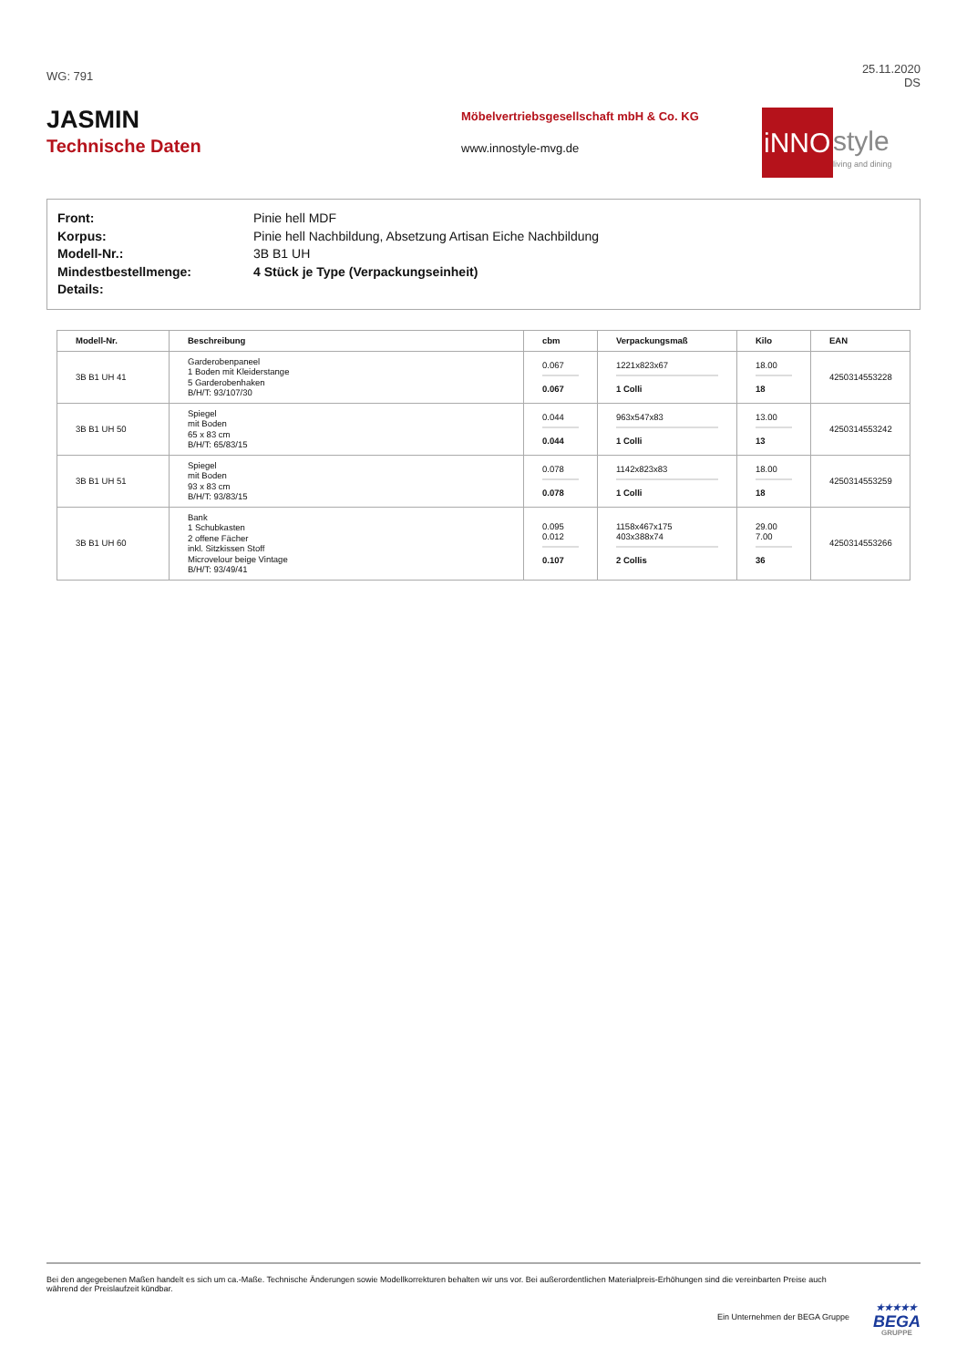WG: 791
25.11.2020
DS
JASMIN
Technische Daten
Möbelvertriebsgesellschaft mbH & Co. KG
www.innostyle-mvg.de
iNNO
style
living and dining
Front: Pinie hell MDF
Korpus: Pinie hell Nachbildung, Absetzung Artisan Eiche Nachbildung
Modell-Nr.: 3B B1 UH
Mindestbestellmenge: 4 Stück je Type (Verpackungseinheit)
Details:
| Modell-Nr. | Beschreibung | cbm | Verpackungsmaß | Kilo | EAN |
| --- | --- | --- | --- | --- | --- |
| 3B B1 UH 41 | Garderobenpaneel 1 Boden mit Kleiderstange 5 Garderobenhaken B/H/T: 93/107/30 | 0.067 0.067 | 1221x823x67 1 Colli | 18.00 18 | 4250314553228 |
| 3B B1 UH 50 | Spiegel mit Boden 65 x 83 cm B/H/T: 65/83/15 | 0.044 0.044 | 963x547x83 1 Colli | 13.00 13 | 4250314553242 |
| 3B B1 UH 51 | Spiegel mit Boden 93 x 83 cm B/H/T: 93/83/15 | 0.078 0.078 | 1142x823x83 1 Colli | 18.00 18 | 4250314553259 |
| 3B B1 UH 60 | Bank 1 Schubkasten 2 offene Fächer inkl. Sitzkissen Stoff Microvelour beige Vintage B/H/T: 93/49/41 | 0.095 0.012 0.107 | 1158x467x175 403x388x74 2 Collis | 29.00 7.00 36 | 4250314553266 |
Bei den angegebenen Maßen handelt es sich um ca.-Maße. Technische Änderungen sowie Modellkorrekturen behalten wir uns vor. Bei außerordentlichen Materialpreis-Erhöhungen sind die vereinbarten Preise auch während der Preislaufzeit kündbar.
Ein Unternehmen der BEGA Gruppe
★★★★★
BEGA
GRUPPE